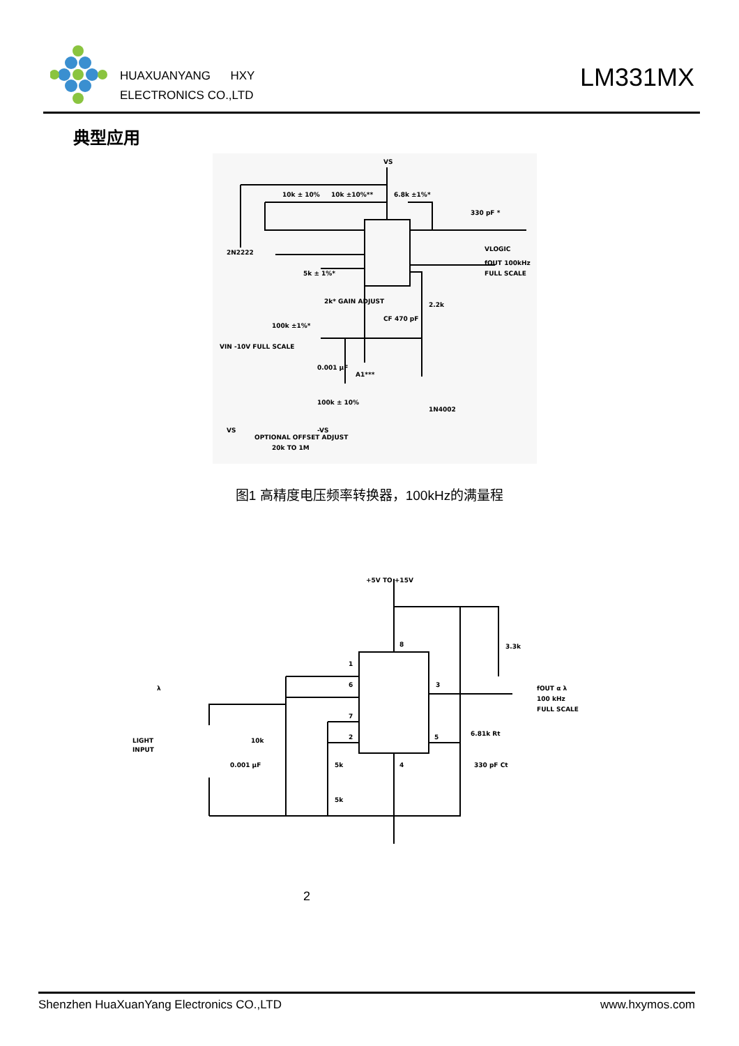HUAXUANYANG HXY
ELECTRONICS CO.,LTD
LM331MX
典型应用
VS
10k ± 10%
10k ±10%**
6.8k ±1%*
330 pF *
VLOGIC
fOUT 100kHz
FULL SCALE
2N2222
5k ± 1%*
2k* GAIN ADJUST
100k ±1%*
VIN -10V FULL SCALE
CF 470 pF
2.2k
0.001 µF
100k ± 10%
1N4002
OPTIONAL OFFSET ADJUST
20k TO 1M
A1***
VS
-VS
图1 高精度电压频率转换器，100kHz的满量程
+5V TO +15V
3.3k
fOUT α λ
100 kHz
FULL SCALE
6.81k Rt
330 pF Ct
10k
0.001 µF
5k
5k
LIGHT
INPUT
λ
1
6
7
2
8
3
5
4
2
Shenzhen HuaXuanYang Electronics CO.,LTD www.hxymos.com